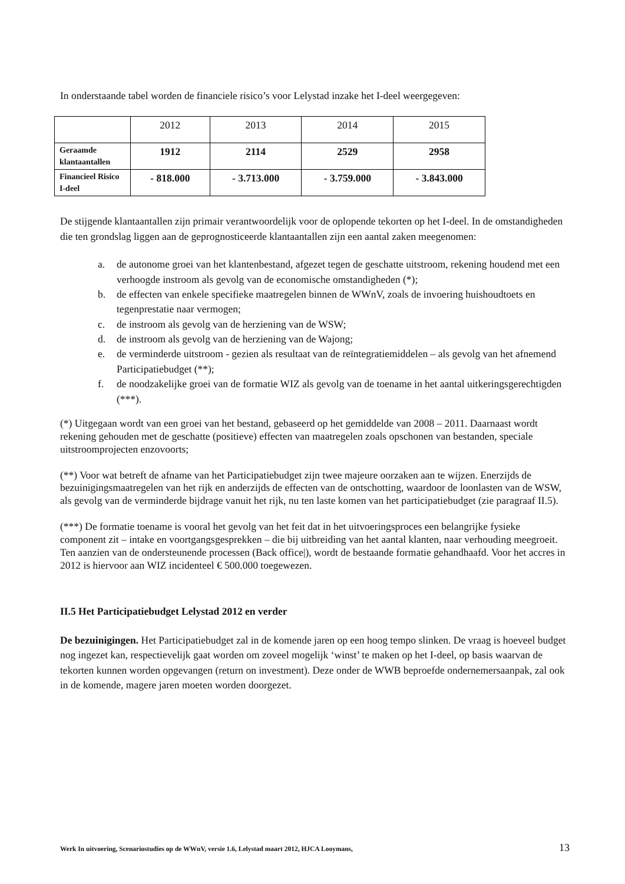In onderstaande tabel worden de financiele risico’s voor Lelystad inzake het I-deel weergegeven:
| | 2012 | 2013 | 2014 | 2015 |
| Geraamde klantaantallen | 1912 | 2114 | 2529 | 2958 |
| Financieel Risico I-deel | - 818.000 | - 3.713.000 | - 3.759.000 | - 3.843.000 |
De stijgende klantaantallen zijn primair verantwoordelijk voor de oplopende tekorten op het I-deel. In de omstandigheden die ten grondslag liggen aan de geprognosticeerde klantaantallen zijn een aantal zaken meegenomen:
a. de autonome groei van het klantenbestand, afgezet tegen de geschatte uitstroom, rekening houdend met een verhoogde instroom als gevolg van de economische omstandigheden (*);
b. de effecten van enkele specifieke maatregelen binnen de WWnV, zoals de invoering huishoudtoets en tegenprestatie naar vermogen;
c. de instroom als gevolg van de herziening van de WSW;
d. de instroom als gevolg van de herziening van de Wajong;
e. de verminderde uitstroom - gezien als resultaat van de reïntegratiemiddelen – als gevolg van het afnemend Participatiebudget (**);
f. de noodzakelijke groei van de formatie WIZ als gevolg van de toename in het aantal uitkeringsgerechtigden (***).
(*) Uitgegaan wordt van een groei van het bestand, gebaseerd op het gemiddelde van 2008 – 2011. Daarnaast wordt rekening gehouden met de geschatte (positieve) effecten van maatregelen zoals opschonen van bestanden, speciale uitstroomprojecten enzovoorts;
(**) Voor wat betreft de afname van het Participatiebudget zijn twee majeure oorzaken aan te wijzen. Enerzijds de bezuinigingsmaatregelen van het rijk en anderzijds de effecten van de ontschotting, waardoor de loonlasten van de WSW, als gevolg van de verminderde bijdrage vanuit het rijk, nu ten laste komen van het participatiebudget (zie paragraaf II.5).
(***) De formatie toename is vooral het gevolg van het feit dat in het uitvoeringsproces een belangrijke fysieke component zit – intake en voortgangsgesprekken – die bij uitbreiding van het aantal klanten, naar verhouding meegroeit. Ten aanzien van de ondersteunende processen (Back office|), wordt de bestaande formatie gehandhaafd. Voor het accres in 2012 is hiervoor aan WIZ incidenteel € 500.000 toegewezen.
II.5 Het Participatiebudget Lelystad 2012 en verder
De bezuinigingen. Het Participatiebudget zal in de komende jaren op een hoog tempo slinken. De vraag is hoeveel budget nog ingezet kan, respectievelijk gaat worden om zoveel mogelijk ‘winst’ te maken op het I-deel, op basis waarvan de tekorten kunnen worden opgevangen (return on investment). Deze onder de WWB beproefde ondernemersaanpak, zal ook in de komende, magere jaren moeten worden doorgezet.
Werk In uitvoering, Scenariostudies op de WWnV, versie 1.6, Lelystad maart 2012, HJCA Looymans, 13